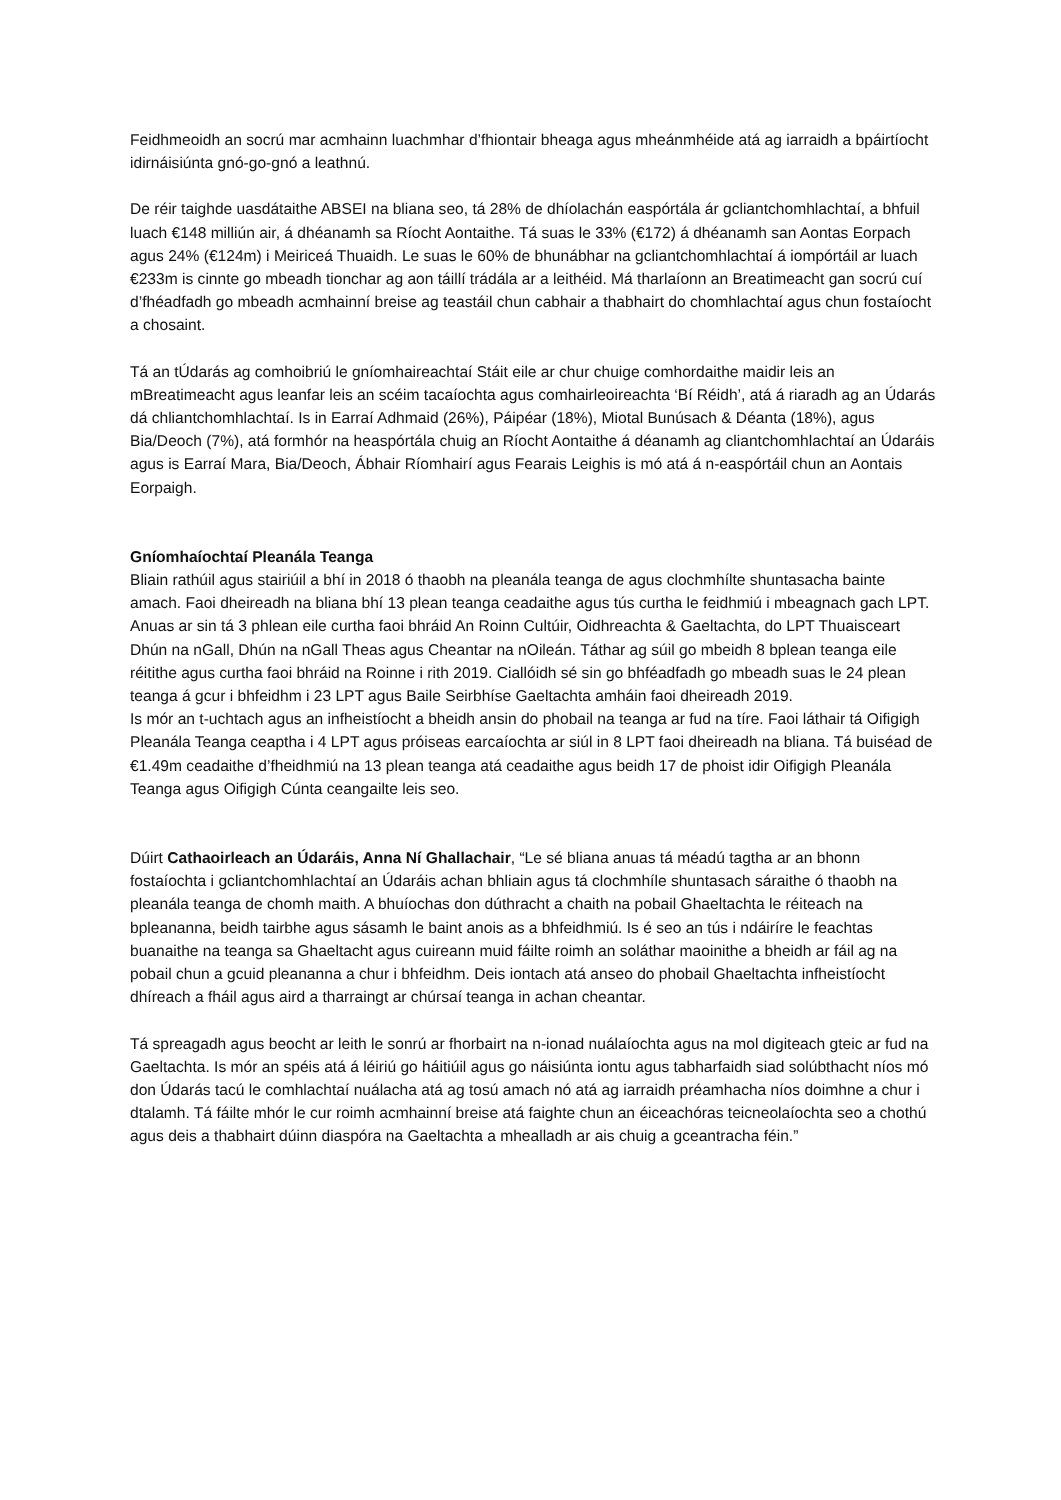Feidhmeoidh an socrú mar acmhainn luachmhar d’fhiontair bheaga agus mheánmhéide atá ag iarraidh a bpáirtíocht idirnáisiúnta gnó-go-gnó a leathnú.
De réir taighde uasdátaithe ABSEI na bliana seo, tá 28% de dhíolachán easpórtála ár gcliantchomhlachtaí, a bhfuil luach €148 milliún air, á dhéanamh sa Ríocht Aontaithe. Tá suas le 33% (€172) á dhéanamh san Aontas Eorpach agus 24% (€124m) i Meiriceá Thuaidh. Le suas le 60% de bhunábhar na gcliantchomhlachtaí á iompórtáil ar luach €233m is cinnte go mbeadh tionchar ag aon táillí trádála ar a leithéid. Má tharlaíonn an Breatimeacht gan socrú cuí d’fhéadfadh go mbeadh acmhainní breise ag teastáil chun cabhair a thabhairt do chomhlachtaí agus chun fostaíocht a chosaint.
Tá an tÚdarás ag comhoibriú le gníomhaireachtaí Stáit eile ar chur chuige comhordaithe maidir leis an mBreatimeacht agus leanfar leis an scéim tacaíochta agus comhairleoireachta ‘Bí Réidh’, atá á riaradh ag an Údarás dá chliantchomhlachtaí. Is in Earraí Adhmaid (26%), Páipéar (18%), Miotal Bunúsach & Déanta (18%), agus Bia/Deoch (7%), atá formhór na heaspórtála chuig an Ríocht Aontaithe á déanamh ag cliantchomhlachtaí an Údaráis agus is Earraí Mara, Bia/Deoch, Ábhair Ríomhairí agus Fearais Leighis is mó atá á n-easpórtáil chun an Aontais Eorpaigh.
Gníomhaíochtaí Pleanála Teanga
Bliain rathúil agus stairiúil a bhí in 2018 ó thaobh na pleanála teanga de agus clochmhílte shuntasacha bainte amach. Faoi dheireadh na bliana bhí 13 plean teanga ceadaithe agus tús curtha le feidhmiú i mbeagnach gach LPT. Anuas ar sin tá 3 phlean eile curtha faoi bhráid An Roinn Cultúir, Oidhreachta & Gaeltachta, do LPT Thuaisceart Dhún na nGall, Dhún na nGall Theas agus Cheantar na nOileán. Táthar ag súil go mbeidh 8 bplean teanga eile réitithe agus curtha faoi bhráid na Roinne i rith 2019. Ciallóidh sé sin go bhféadfadh go mbeadh suas le 24 plean teanga á gcur i bhfeidhm i 23 LPT agus Baile Seirbhíse Gaeltachta amháin faoi dheireadh 2019.
Is mór an t-uchtach agus an infheistíocht a bheidh ansin do phobail na teanga ar fud na tíre. Faoi láthair tá Oifigigh Pleanála Teanga ceaptha i 4 LPT agus próiseas earcaíochta ar siúl in 8 LPT faoi dheireadh na bliana. Tá buiséad de €1.49m ceadaithe d’fheidhmiú na 13 plean teanga atá ceadaithe agus beidh 17 de phoist idir Oifigigh Pleanála Teanga agus Oifigigh Cúnta ceangailte leis seo.
Dúirt Cathaoirleach an Údaráis, Anna Ní Ghallachair, “Le sé bliana anuas tá méadú tagtha ar an bhonn fostaíochta i gcliantchomhlachtaí an Údaráis achan bhliain agus tá clochmhíle shuntasach sáraithe ó thaobh na pleanála teanga de chomh maith. A bhuíochas don dúthracht a chaith na pobail Ghaeltachta le réiteach na bpleananna, beidh tairbhe agus sásamh le baint anois as a bhfeidhmiú. Is é seo an tús i ndáiríre le feachtas buanaithe na teanga sa Ghaeltacht agus cuireann muid fáilte roimh an soláthar maoinithe a bheidh ar fáil ag na pobail chun a gcuid pleananna a chur i bhfeidhm. Deis iontach atá anseo do phobail Ghaeltachta infheistíocht dhíreach a fháil agus aird a tharraingt ar chúrsaí teanga in achan cheantar.
Tá spreagadh agus beocht ar leith le sonrú ar fhorbairt na n-ionad nuálaíochta agus na mol digiteach gteic ar fud na Gaeltachta. Is mór an spéis atá á léiriú go háitiúil agus go náisiúnta iontu agus tabharfaidh siad solúbthacht níos mó don Údarás tacú le comhlachtaí nuálacha atá ag tosú amach nó atá ag iarraidh préamhacha níos doimhne a chur i dtalamh. Tá fáilte mhór le cur roimh acmhainní breise atá faighte chun an éiceachóras teicneolaíochta seo a chothú agus deis a thabhairt dúinn diaspóra na Gaeltachta a mhealladh ar ais chuig a gceantracha féin.”